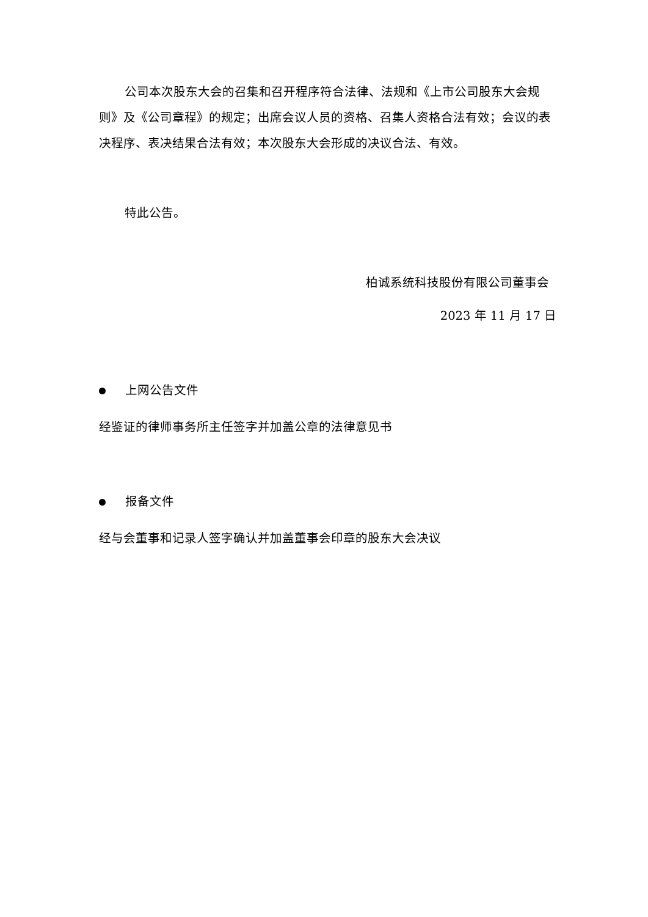公司本次股东大会的召集和召开程序符合法律、法规和《上市公司股东大会规则》及《公司章程》的规定；出席会议人员的资格、召集人资格合法有效；会议的表决程序、表决结果合法有效；本次股东大会形成的决议合法、有效。
特此公告。
柏诚系统科技股份有限公司董事会
2023 年 11 月 17 日
上网公告文件
经鉴证的律师事务所主任签字并加盖公章的法律意见书
报备文件
经与会董事和记录人签字确认并加盖董事会印章的股东大会决议